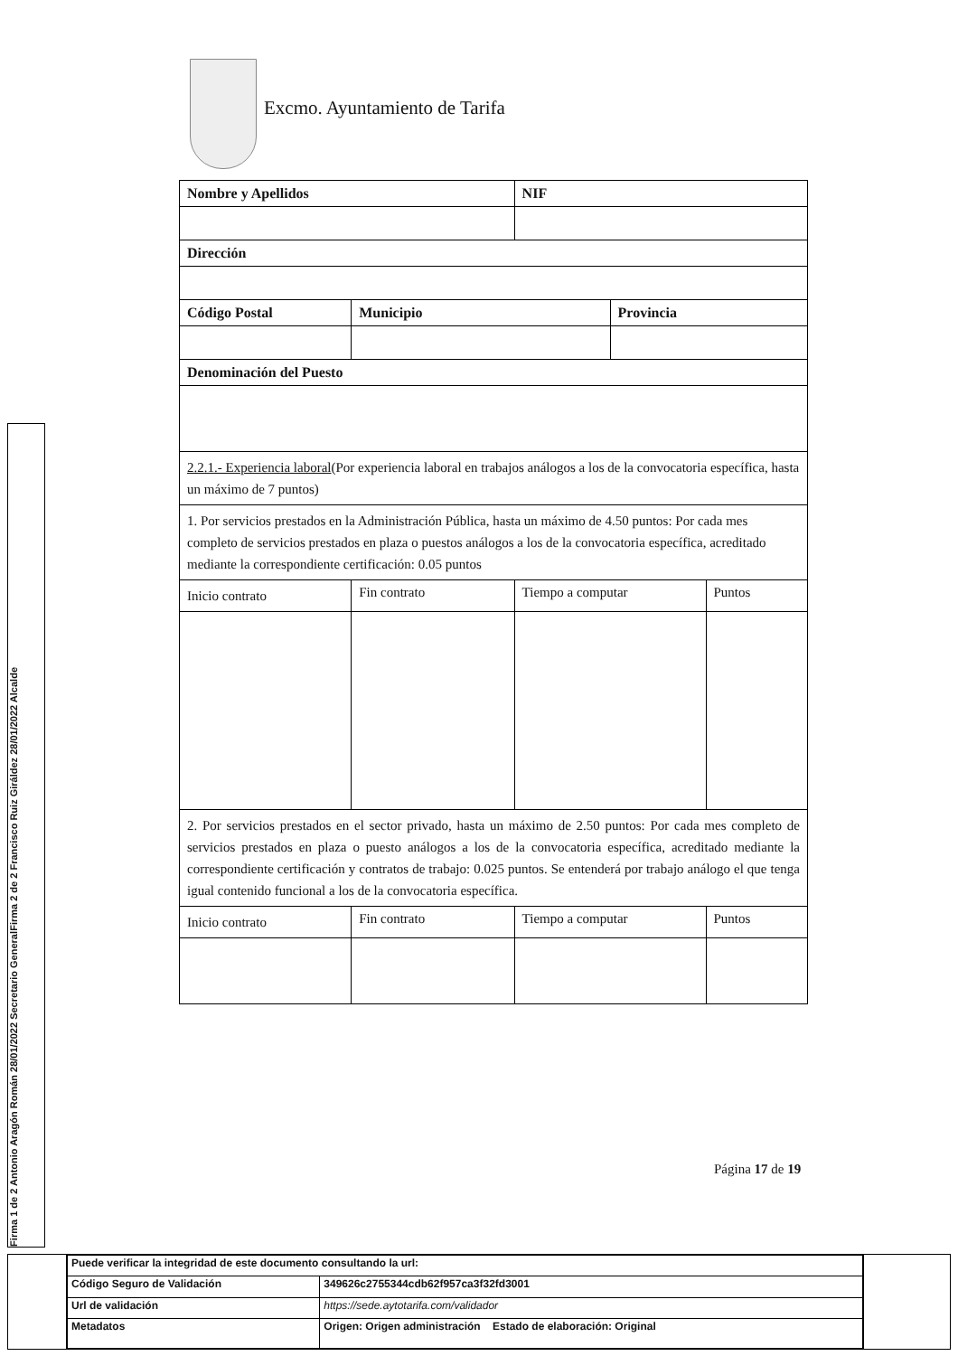Excmo. Ayuntamiento de Tarifa
Firma 1 de 2 Antonio Aragón Román 28/01/2022 Secretario General
Firma 2 de 2 Francisco Ruiz Giráldez 28/01/2022 Alcalde
| Nombre y Apellidos | | NIF | | |
| --- | --- | --- | --- | --- |
| Dirección | | | | |
| Código Postal | Municipio | | Provincia | |
| Denominación del Puesto | | | | |
| 2.2.1.- Experiencia laboral (Por experiencia laboral en trabajos análogos a los de la convocatoria específica, hasta un máximo de 7 puntos) | | | | |
| 1. Por servicios prestados en la Administración Pública, hasta un máximo de 4.50 puntos: Por cada mes completo de servicios prestados en plaza o puestos análogos a los de la convocatoria específica, acreditado mediante la correspondiente certificación: 0.05 puntos | | | | |
| Inicio contrato | Fin contrato | Tiempo a computar | | Puntos |
| 2. Por servicios prestados en el sector privado, hasta un máximo de 2.50 puntos: Por cada mes completo de servicios prestados en plaza o puesto análogos a los de la convocatoria específica, acreditado mediante la correspondiente certificación y contratos de trabajo: 0.025 puntos. Se entenderá por trabajo análogo el que tenga igual contenido funcional a los de la convocatoria específica. | | | | |
| Inicio contrato | Fin contrato | Tiempo a computar | | Puntos |
Página 17 de 19
| Puede verificar la integridad de este documento consultando la url: | |
| Código Seguro de Validación | 349626c2755344cdb62f957ca3f32fd3001 |
| Url de validación | https://sede.aytotarifa.com/validador |
| Metadatos | Origen: Origen administración Estado de elaboración: Original |